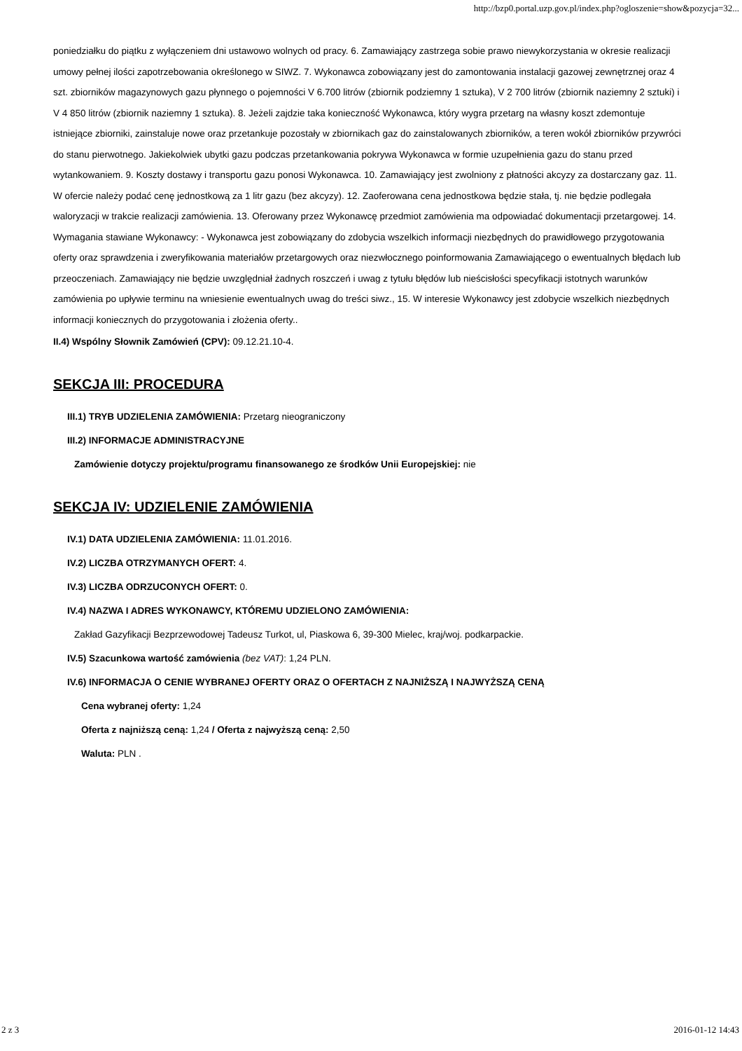http://bzp0.portal.uzp.gov.pl/index.php?ogloszenie=show&pozycja=32...
poniedziałku do piątku z wyłączeniem dni ustawowo wolnych od pracy. 6. Zamawiający zastrzega sobie prawo niewykorzystania w okresie realizacji umowy pełnej ilości zapotrzebowania określonego w SIWZ. 7. Wykonawca zobowiązany jest do zamontowania instalacji gazowej zewnętrznej oraz 4 szt. zbiorników magazynowych gazu płynnego o pojemności V 6.700 litrów (zbiornik podziemny 1 sztuka), V 2 700 litrów (zbiornik naziemny 2 sztuki) i V 4 850 litrów (zbiornik naziemny 1 sztuka). 8. Jeżeli zajdzie taka konieczność Wykonawca, który wygra przetarg na własny koszt zdemontuje istniejące zbiorniki, zainstaluje nowe oraz przetankuje pozostały w zbiornikach gaz do zainstalowanych zbiorników, a teren wokół zbiorników przywróci do stanu pierwotnego. Jakiekolwiek ubytki gazu podczas przetankowania pokrywa Wykonawca w formie uzupełnienia gazu do stanu przed wytankowaniem. 9. Koszty dostawy i transportu gazu ponosi Wykonawca. 10. Zamawiający jest zwolniony z płatności akcyzy za dostarczany gaz. 11. W ofercie należy podać cenę jednostkową za 1 litr gazu (bez akcyzy). 12. Zaoferowana cena jednostkowa będzie stała, tj. nie będzie podlegała waloryzacji w trakcie realizacji zamówienia. 13. Oferowany przez Wykonawcę przedmiot zamówienia ma odpowiadać dokumentacji przetargowej. 14. Wymagania stawiane Wykonawcy: - Wykonawca jest zobowiązany do zdobycia wszelkich informacji niezbędnych do prawidłowego przygotowania oferty oraz sprawdzenia i zweryfikowania materiałów przetargowych oraz niezwłocznego poinformowania Zamawiającego o ewentualnych błędach lub przeoczeniach. Zamawiający nie będzie uwzględniał żadnych roszczeń i uwag z tytułu błędów lub nieścisłości specyfikacji istotnych warunków zamówienia po upływie terminu na wniesienie ewentualnych uwag do treści siwz., 15. W interesie Wykonawcy jest zdobycie wszelkich niezbędnych informacji koniecznych do przygotowania i złożenia oferty..
II.4) Wspólny Słownik Zamówień (CPV): 09.12.21.10-4.
SEKCJA III: PROCEDURA
III.1) TRYB UDZIELENIA ZAMÓWIENIA: Przetarg nieograniczony
III.2) INFORMACJE ADMINISTRACYJNE
Zamówienie dotyczy projektu/programu finansowanego ze środków Unii Europejskiej: nie
SEKCJA IV: UDZIELENIE ZAMÓWIENIA
IV.1) DATA UDZIELENIA ZAMÓWIENIA: 11.01.2016.
IV.2) LICZBA OTRZYMANYCH OFERT: 4.
IV.3) LICZBA ODRZUCONYCH OFERT: 0.
IV.4) NAZWA I ADRES WYKONAWCY, KTÓREMU UDZIELONO ZAMÓWIENIA:
Zakład Gazyfikacji Bezprzewodowej Tadeusz Turkot, ul, Piaskowa 6, 39-300 Mielec, kraj/woj. podkarpackie.
IV.5) Szacunkowa wartość zamówienia (bez VAT): 1,24 PLN.
IV.6) INFORMACJA O CENIE WYBRANEJ OFERTY ORAZ O OFERTACH Z NAJNIŻSZĄ I NAJWYŻSZĄ CENĄ
Cena wybranej oferty: 1,24
Oferta z najniższą ceną: 1,24 / Oferta z najwyższą ceną: 2,50
Waluta: PLN .
2 z 3 2016-01-12 14:43